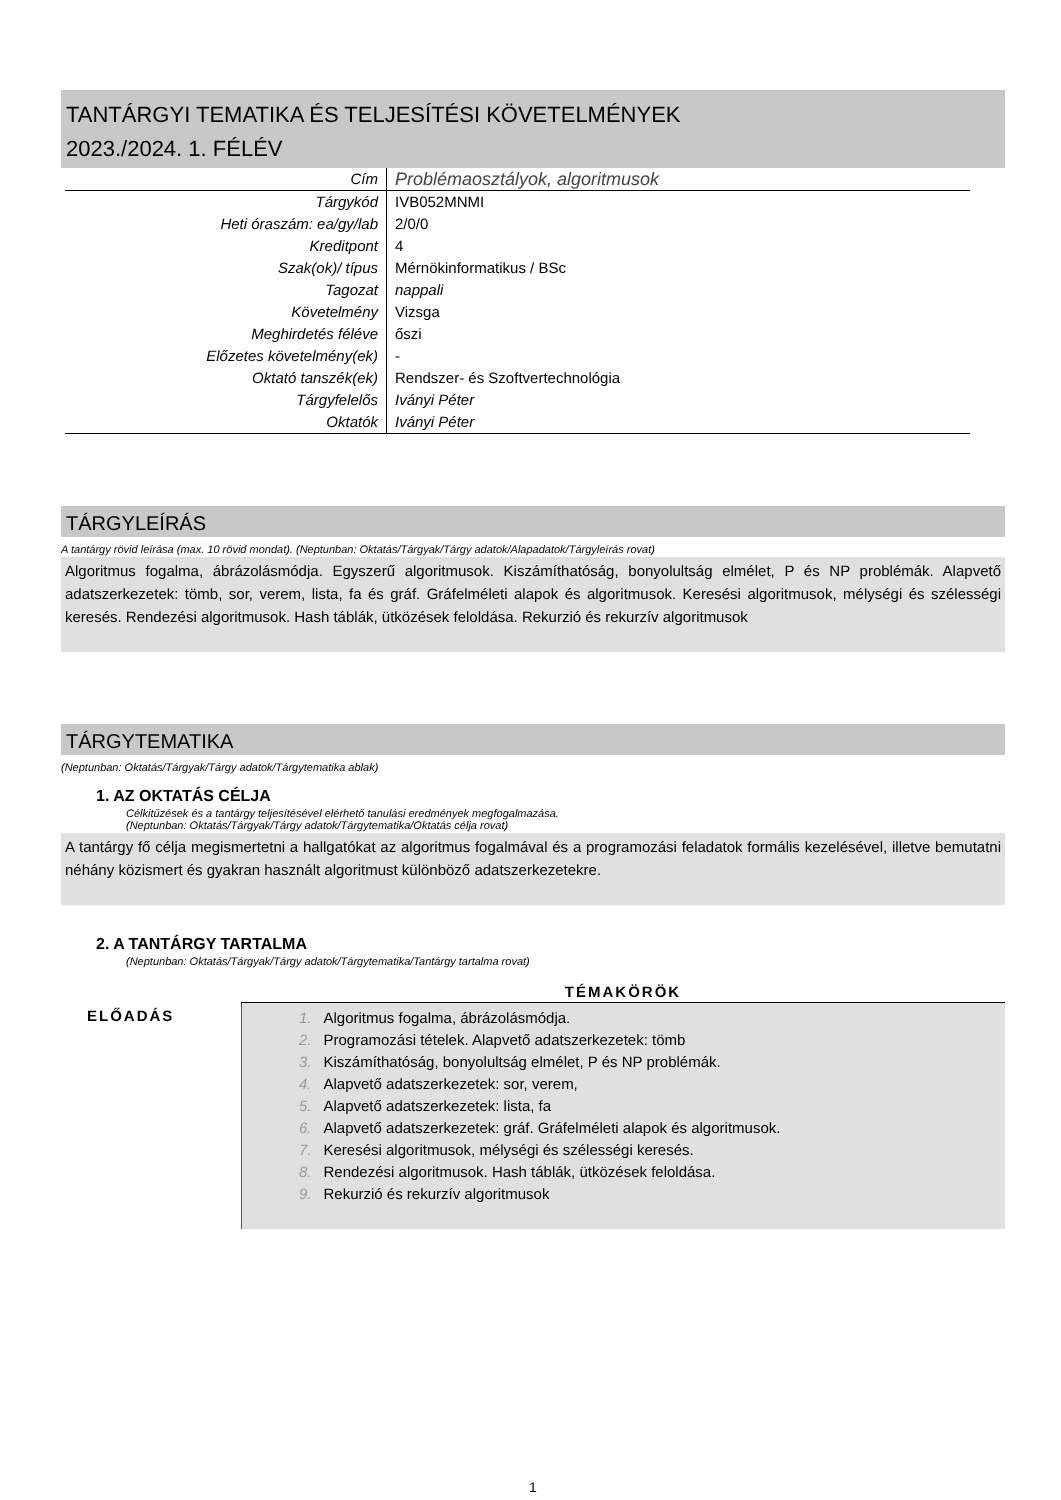TANTÁRGYI TEMATIKA ÉS TELJESÍTÉSI KÖVETELMÉNYEK
2023./2024. 1. FÉLÉV
| Cím | Problémaosztályok, algoritmusok |
| Tárgykód | IVB052MNMI |
| Heti óraszám: ea/gy/lab | 2/0/0 |
| Kreditpont | 4 |
| Szak(ok)/ típus | Mérnökinformatikus / BSc |
| Tagozat | nappali |
| Követelmény | Vizsga |
| Meghirdetés féléve | őszi |
| Előzetes követelmény(ek) | - |
| Oktató tanszék(ek) | Rendszer- és Szoftvertechnológia |
| Tárgyfelelős | Iványi Péter |
| Oktatók | Iványi Péter |
TÁRGYLEÍRÁS
A tantárgy rövid leírása (max. 10 rövid mondat). (Neptunban: Oktatás/Tárgyak/Tárgy adatok/Alapadatok/Tárgyleírás rovat)
Algoritmus fogalma, ábrázolásmódja. Egyszerű algoritmusok. Kiszámíthatóság, bonyolultság elmélet, P és NP problémák. Alapvető adatszerkezetek: tömb, sor, verem, lista, fa és gráf. Gráfelméleti alapok és algoritmusok. Keresési algoritmusok, mélységi és szélességi keresés. Rendezési algoritmusok. Hash táblák, ütközések feloldása. Rekurzió és rekurzív algoritmusok
TÁRGYTEMATIKA
(Neptunban: Oktatás/Tárgyak/Tárgy adatok/Tárgytematika ablak)
1. AZ OKTATÁS CÉLJA
Célkitűzések és a tantárgy teljesítésével elérhető tanulási eredmények megfogalmazása.
(Neptunban: Oktatás/Tárgyak/Tárgy adatok/Tárgytematika/Oktatás célja rovat)
A tantárgy fő célja megismertetni a hallgatókat az algoritmus fogalmával és a programozási feladatok formális kezelésével, illetve bemutatni néhány közismert és gyakran használt algoritmust különböző adatszerkezetekre.
2. A TANTÁRGY TARTALMA
(Neptunban: Oktatás/Tárgyak/Tárgy adatok/Tárgytematika/Tantárgy tartalma rovat)
| | TÉMAKÖRÖK |
| --- | --- |
| ELŐADÁS | 1. Algoritmus fogalma, ábrázolásmódja. 2. Programozási tételek. Alapvető adatszerkezetek: tömb 3. Kiszámíthatóság, bonyolultság elmélet, P és NP problémák. 4. Alapvető adatszerkezetek: sor, verem, 5. Alapvető adatszerkezetek: lista, fa 6. Alapvető adatszerkezetek: gráf. Gráfelméleti alapok és algoritmusok. 7. Keresési algoritmusok, mélységi és szélességi keresés. 8. Rendezési algoritmusok. Hash táblák, ütközések feloldása. 9. Rekurzió és rekurzív algoritmusok |
1